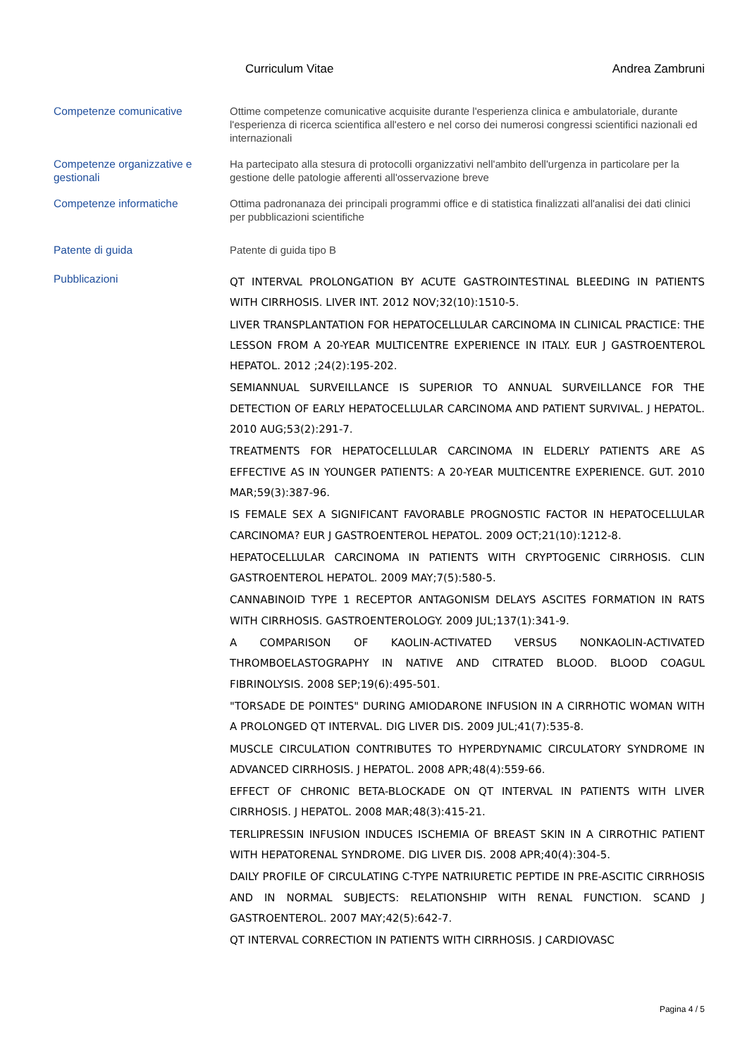Curriculum Vitae Andrea Zambruni
Competenze comunicative Ottime competenze comunicative acquisite durante l'esperienza clinica e ambulatoriale, durante l'esperienza di ricerca scientifica all'estero e nel corso dei numerosi congressi scientifici nazionali ed internazionali
Competenze organizzative e gestionali
Ha partecipato alla stesura di protocolli organizzativi nell'ambito dell'urgenza in particolare per la gestione delle patologie afferenti all'osservazione breve
Competenze informatiche Ottima padronanaza dei principali programmi office e di statistica finalizzati all'analisi dei dati clinici per pubblicazioni scientifiche
Patente di guida Patente di guida tipo B
Pubblicazioni
QT INTERVAL PROLONGATION BY ACUTE GASTROINTESTINAL BLEEDING IN PATIENTS WITH CIRRHOSIS. LIVER INT. 2012 NOV;32(10):1510-5.
LIVER TRANSPLANTATION FOR HEPATOCELLULAR CARCINOMA IN CLINICAL PRACTICE: THE LESSON FROM A 20-YEAR MULTICENTRE EXPERIENCE IN ITALY. EUR J GASTROENTEROL HEPATOL. 2012 ;24(2):195-202.
SEMIANNUAL SURVEILLANCE IS SUPERIOR TO ANNUAL SURVEILLANCE FOR THE DETECTION OF EARLY HEPATOCELLULAR CARCINOMA AND PATIENT SURVIVAL. J HEPATOL. 2010 AUG;53(2):291-7.
TREATMENTS FOR HEPATOCELLULAR CARCINOMA IN ELDERLY PATIENTS ARE AS EFFECTIVE AS IN YOUNGER PATIENTS: A 20-YEAR MULTICENTRE EXPERIENCE. GUT. 2010 MAR;59(3):387-96.
IS FEMALE SEX A SIGNIFICANT FAVORABLE PROGNOSTIC FACTOR IN HEPATOCELLULAR CARCINOMA? EUR J GASTROENTEROL HEPATOL. 2009 OCT;21(10):1212-8.
HEPATOCELLULAR CARCINOMA IN PATIENTS WITH CRYPTOGENIC CIRRHOSIS. CLIN GASTROENTEROL HEPATOL. 2009 MAY;7(5):580-5.
CANNABINOID TYPE 1 RECEPTOR ANTAGONISM DELAYS ASCITES FORMATION IN RATS WITH CIRRHOSIS. GASTROENTEROLOGY. 2009 JUL;137(1):341-9.
A COMPARISON OF KAOLIN-ACTIVATED VERSUS NONKAOLIN-ACTIVATED THROMBOELASTOGRAPHY IN NATIVE AND CITRATED BLOOD. BLOOD COAGUL FIBRINOLYSIS. 2008 SEP;19(6):495-501.
"TORSADE DE POINTES" DURING AMIODARONE INFUSION IN A CIRRHOTIC WOMAN WITH A PROLONGED QT INTERVAL. DIG LIVER DIS. 2009 JUL;41(7):535-8.
MUSCLE CIRCULATION CONTRIBUTES TO HYPERDYNAMIC CIRCULATORY SYNDROME IN ADVANCED CIRRHOSIS. J HEPATOL. 2008 APR;48(4):559-66.
EFFECT OF CHRONIC BETA-BLOCKADE ON QT INTERVAL IN PATIENTS WITH LIVER CIRRHOSIS. J HEPATOL. 2008 MAR;48(3):415-21.
TERLIPRESSIN INFUSION INDUCES ISCHEMIA OF BREAST SKIN IN A CIRROTHIC PATIENT WITH HEPATORENAL SYNDROME. DIG LIVER DIS. 2008 APR;40(4):304-5.
DAILY PROFILE OF CIRCULATING C-TYPE NATRIURETIC PEPTIDE IN PRE-ASCITIC CIRRHOSIS AND IN NORMAL SUBJECTS: RELATIONSHIP WITH RENAL FUNCTION. SCAND J GASTROENTEROL. 2007 MAY;42(5):642-7.
QT INTERVAL CORRECTION IN PATIENTS WITH CIRRHOSIS. J CARDIOVASC
Pagina 4 / 5